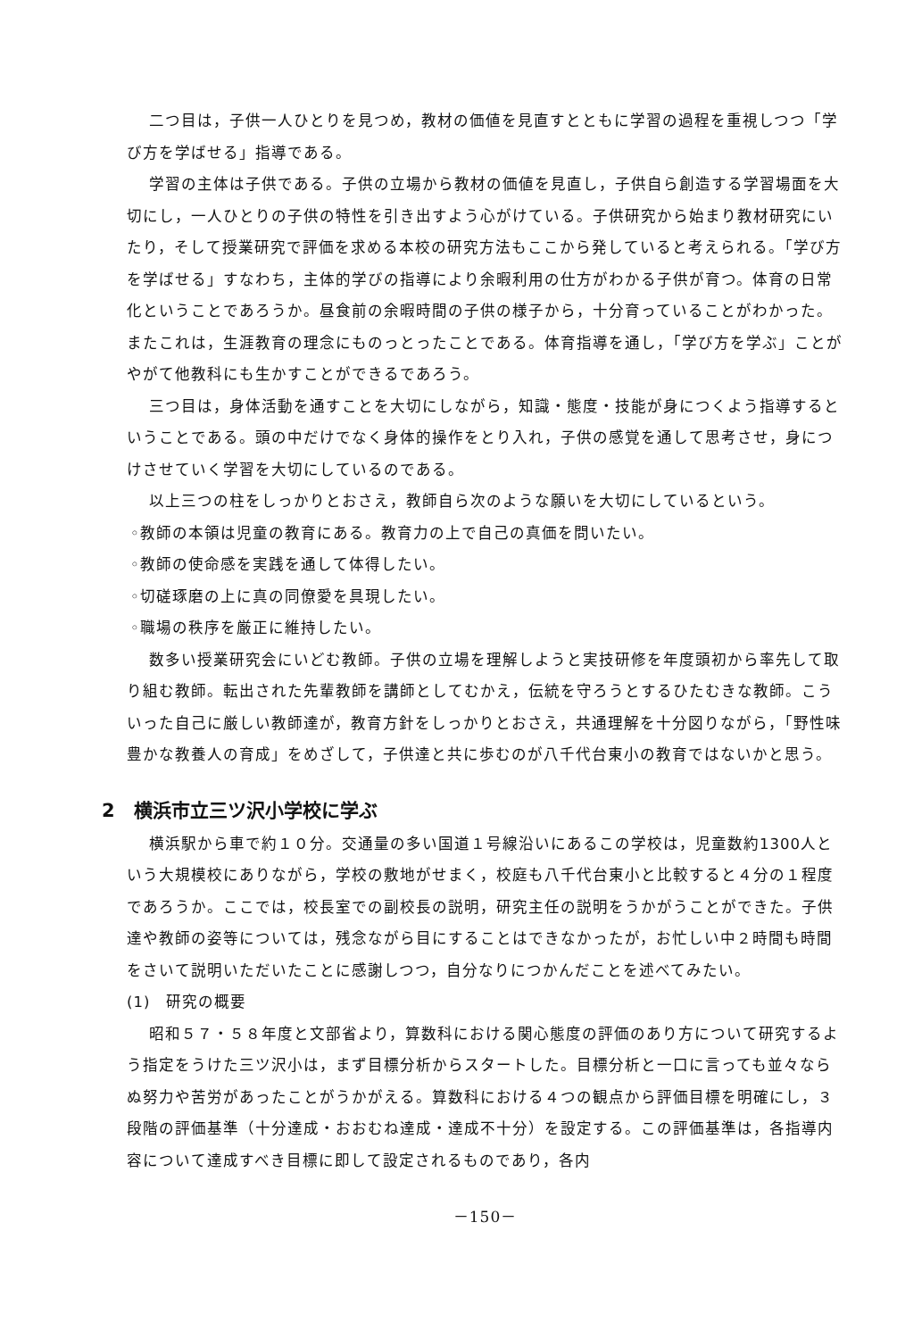二つ目は，子供一人ひとりを見つめ，教材の価値を見直すとともに学習の過程を重視しつつ「学び方を学ばせる」指導である。
学習の主体は子供である。子供の立場から教材の価値を見直し，子供自ら創造する学習場面を大切にし，一人ひとりの子供の特性を引き出すよう心がけている。子供研究から始まり教材研究にいたり，そして授業研究で評価を求める本校の研究方法もここから発していると考えられる。「学び方を学ばせる」すなわち，主体的学びの指導により余暇利用の仕方がわかる子供が育つ。体育の日常化ということであろうか。昼食前の余暇時間の子供の様子から，十分育っていることがわかった。またこれは，生涯教育の理念にものっとったことである。体育指導を通し，「学び方を学ぶ」ことがやがて他教科にも生かすことができるであろう。
三つ目は，身体活動を通すことを大切にしながら，知識・態度・技能が身につくよう指導するということである。頭の中だけでなく身体的操作をとり入れ，子供の感覚を通して思考させ，身につけさせていく学習を大切にしているのである。
以上三つの柱をしっかりとおさえ，教師自ら次のような願いを大切にしているという。
◦教師の本領は児童の教育にある。教育力の上で自己の真価を問いたい。
◦教師の使命感を実践を通して体得したい。
◦切磋琢磨の上に真の同僚愛を具現したい。
◦職場の秩序を厳正に維持したい。
数多い授業研究会にいどむ教師。子供の立場を理解しようと実技研修を年度頭初から率先して取り組む教師。転出された先輩教師を講師としてむかえ，伝統を守ろうとするひたむきな教師。こういった自己に厳しい教師達が，教育方針をしっかりとおさえ，共通理解を十分図りながら，「野性味豊かな教養人の育成」をめざして，子供達と共に歩むのが八千代台東小の教育ではないかと思う。
2　横浜市立三ツ沢小学校に学ぶ
横浜駅から車で約１０分。交通量の多い国道１号線沿いにあるこの学校は，児童数約1300人という大規模校にありながら，学校の敷地がせまく，校庭も八千代台東小と比較すると４分の１程度であろうか。ここでは，校長室での副校長の説明，研究主任の説明をうかがうことができた。子供達や教師の姿等については，残念ながら目にすることはできなかったが，お忙しい中２時間も時間をさいて説明いただいたことに感謝しつつ，自分なりにつかんだことを述べてみたい。
(1)　研究の概要
昭和５７・５８年度と文部省より，算数科における関心態度の評価のあり方について研究するよう指定をうけた三ツ沢小は，まず目標分析からスタートした。目標分析と一口に言っても並々ならぬ努力や苦労があったことがうかがえる。算数科における４つの観点から評価目標を明確にし，３段階の評価基準（十分達成・おおむね達成・達成不十分）を設定する。この評価基準は，各指導内容について達成すべき目標に即して設定されるものであり，各内
－150－